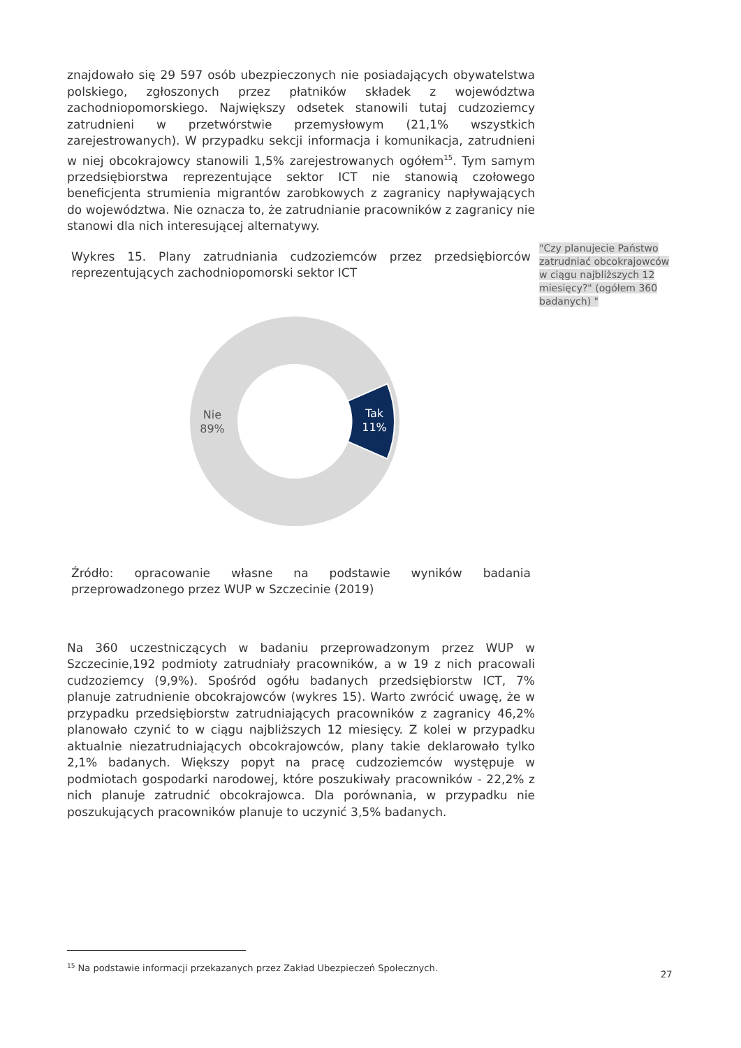znajdowało się 29 597 osób ubezpieczonych nie posiadających obywatelstwa polskiego, zgłoszonych przez płatników składek z województwa zachodniopomorskiego. Największy odsetek stanowili tutaj cudzoziemcy zatrudnieni w przetwórstwie przemysłowym (21,1% wszystkich zarejestrowanych). W przypadku sekcji informacja i komunikacja, zatrudnieni w niej obcokrajowcy stanowili 1,5% zarejestrowanych ogółem<sup>15</sup>. Tym samym przedsiębiorstwa reprezentujące sektor ICT nie stanowią czołowego beneficjenta strumienia migrantów zarobkowych z zagranicy napływających do województwa. Nie oznacza to, że zatrudnianie pracowników z zagranicy nie stanowi dla nich interesującej alternatywy.
Wykres 15. Plany zatrudniania cudzoziemców przez przedsiębiorców reprezentujących zachodniopomorski sektor ICT
Nie
89%
Tak
11%
Źródło: opracowanie własne na podstawie wyników badania przeprowadzonego przez WUP w Szczecinie (2019)
Na 360 uczestniczących w badaniu przeprowadzonym przez WUP w Szczecinie,192 podmioty zatrudniały pracowników, a w 19 z nich pracowali cudzoziemcy (9,9%). Spośród ogółu badanych przedsiębiorstw ICT, 7% planuje zatrudnienie obcokrajowców (wykres 15). Warto zwrócić uwagę, że w przypadku przedsiębiorstw zatrudniających pracowników z zagranicy 46,2% planowało czynić to w ciągu najbliższych 12 miesięcy. Z kolei w przypadku aktualnie niezatrudniających obcokrajowców, plany takie deklarowało tylko 2,1% badanych. Większy popyt na pracę cudzoziemców występuje w podmiotach gospodarki narodowej, które poszukiwały pracowników - 22,2% z nich planuje zatrudnić obcokrajowca. Dla porównania, w przypadku nie poszukujących pracowników planuje to uczynić 3,5% badanych.
"Czy planujecie Państwo zatrudniać obcokrajowców w ciągu najbliższych 12 miesięcy?" (ogółem 360 badanych) "
<sup>15</sup> Na podstawie informacji przekazanych przez Zakład Ubezpieczeń Społecznych.
27